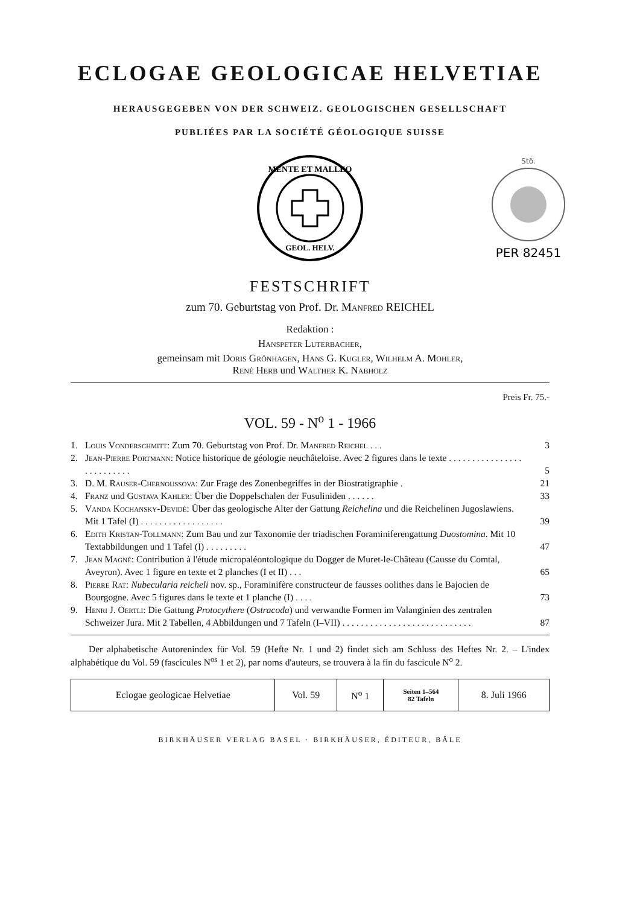ECLOGAE GEOLOGICAE HELVETIAE
HERAUSGEGEBEN VON DER SCHWEIZ. GEOLOGISCHEN GESELLSCHAFT
PUBLIÉES PAR LA SOCIÉTÉ GÉOLOGIQUE SUISSE
MENTE ET MALLEO
GEOL. HELV.
Stö.
PER 82451
FESTSCHRIFT
zum 70. Geburtstag von Prof. Dr. Manfred REICHEL
Redaktion :
Hanspeter Luterbacher,
gemeinsam mit Doris Grönhagen, Hans G. Kugler, Wilhelm A. Mohler,
René Herb und Walther K. Nabholz
Preis Fr. 75.-
VOL. 59 - N<sup>o</sup> 1 - 1966
| 1. | Louis Vonderschmitt : Zum 70. Geburtstag von Prof. Dr. Manfred Reichel . . . | 3 |
| 2. | Jean-Pierre Portmann : Notice historique de géologie neuchâteloise. Avec 2 figures dans le texte . . . . . . . . . . . . . . . . . . . . . . . . . . | 5 |
| 3. | D. M. Rauser-Chernoussova : Zur Frage des Zonenbegriffes in der Biostratigraphie . | 21 |
| 4. | Franz und Gustava Kahler : Über die Doppelschalen der Fusuliniden . . . . . . | 33 |
| 5. | Vanda Kochansky-Devidé : Über das geologische Alter der Gattung Reichelina und die Reichelinen Jugoslawiens. Mit 1 Tafel (I) . . . . . . . . . . . . . . . . . . | 39 |
| 6. | Edith Kristan-Tollmann : Zum Bau und zur Taxonomie der triadischen Foraminiferengattung Duostomina . Mit 10 Textabbildungen und 1 Tafel (I) . . . . . . . . . | 47 |
| 7. | Jean Magné : Contribution à l'étude micropaléontologique du Dogger de Muret-le-Château (Causse du Comtal, Aveyron). Avec 1 figure en texte et 2 planches (I et II) . . . | 65 |
| 8. | Pierre Rat : Nubecularia reicheli nov. sp., Foraminifère constructeur de fausses oolithes dans le Bajocien de Bourgogne. Avec 5 figures dans le texte et 1 planche (I) . . . . | 73 |
| 9. | Henri J. Oertli : Die Gattung Protocythere ( Ostracoda ) und verwandte Formen im Valanginien des zentralen Schweizer Jura. Mit 2 Tabellen, 4 Abbildungen und 7 Tafeln (I–VII) . . . . . . . . . . . . . . . . . . . . . . . . . . . . | 87 |
Der alphabetische Autorenindex für Vol. 59 (Hefte Nr. 1 und 2) findet sich am Schluss des Heftes Nr. 2. – L'index alphabétique du Vol. 59 (fascicules N<sup>os</sup> 1 et 2), par noms d'auteurs, se trouvera à la fin du fascicule N<sup>o</sup> 2.
| Eclogae geologicae Helvetiae | Vol. 59 | N<sup>o</sup> 1 | Seiten 1–564 82 Tafeln | 8. Juli 1966 |
BIRKHÄUSER VERLAG BASEL · BIRKHÄUSER, ÉDITEUR, BÂLE